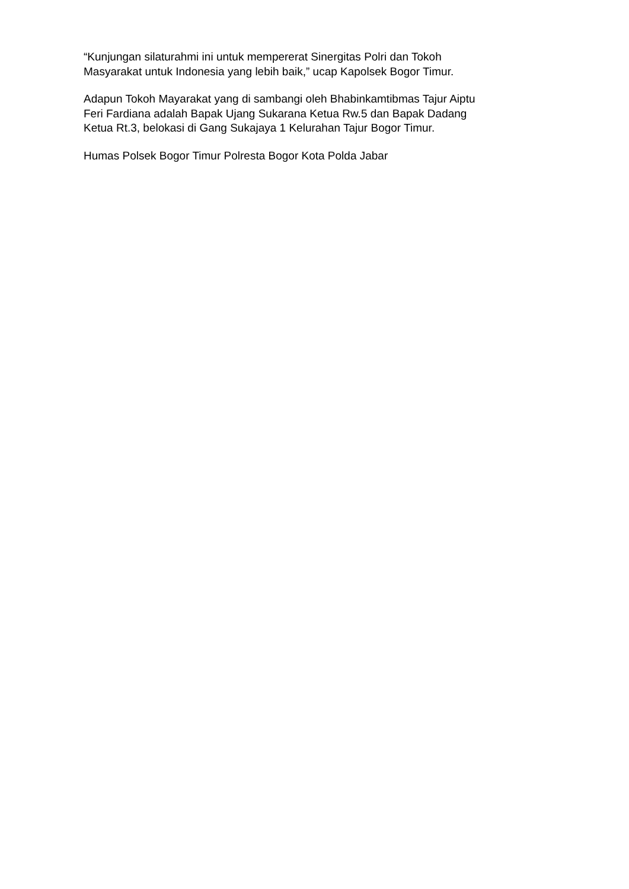“Kunjungan silaturahmi ini untuk mempererat Sinergitas Polri dan Tokoh
Masyarakat untuk Indonesia yang lebih baik,” ucap Kapolsek Bogor Timur.
Adapun Tokoh Mayarakat yang di sambangi oleh Bhabinkamtibmas Tajur Aiptu
Feri Fardiana adalah Bapak Ujang Sukarana Ketua Rw.5 dan Bapak Dadang
Ketua Rt.3, belokasi di Gang Sukajaya 1 Kelurahan Tajur Bogor Timur.
Humas Polsek Bogor Timur Polresta Bogor Kota Polda Jabar